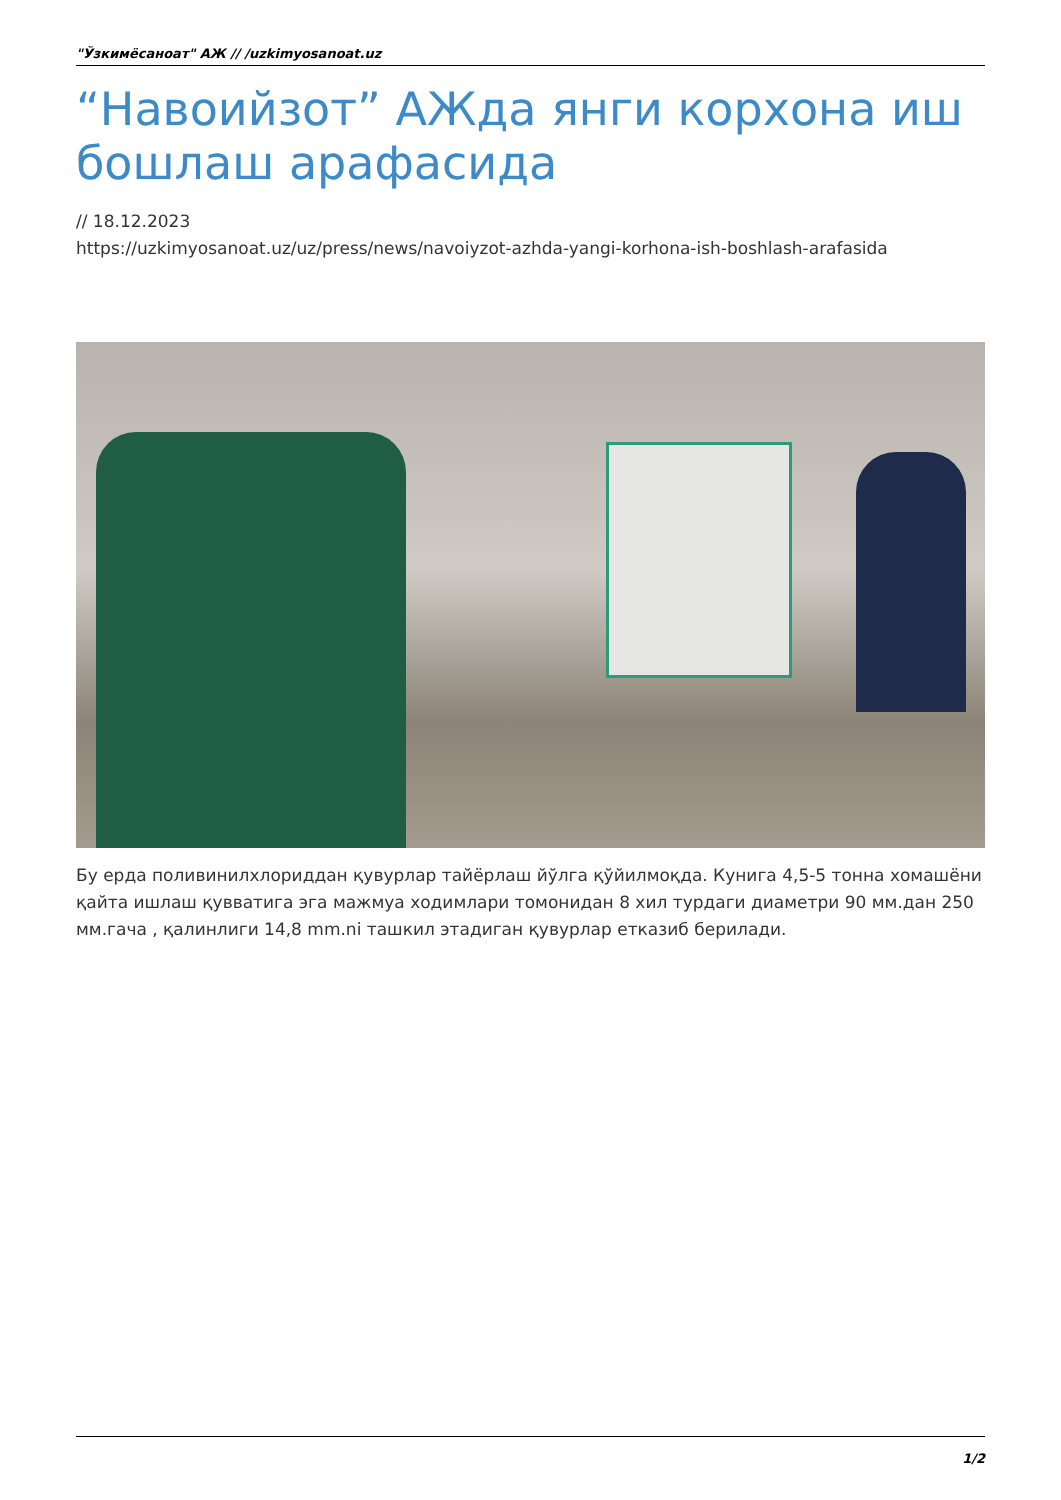"Ўзкимёсаноат" АЖ // /uzkimyosanoat.uz
“Навоийзот” АЖда янги корхона иш бошлаш арафасида
// 18.12.2023
https://uzkimyosanoat.uz/uz/press/news/navoiyzot-azhda-yangi-korhona-ish-boshlash-arafasida
Бу ерда поливинилхлориддан қувурлар тайёрлаш йўлга қўйилмоқда. Кунига 4,5-5 тонна хомашёни қайта ишлаш қувватига эга мажмуа ходимлари томонидан 8 хил турдаги диаметри 90 мм.дан 250 мм.гача , қалинлиги 14,8 mm.ni ташкил этадиган қувурлар етказиб берилади.
1/2